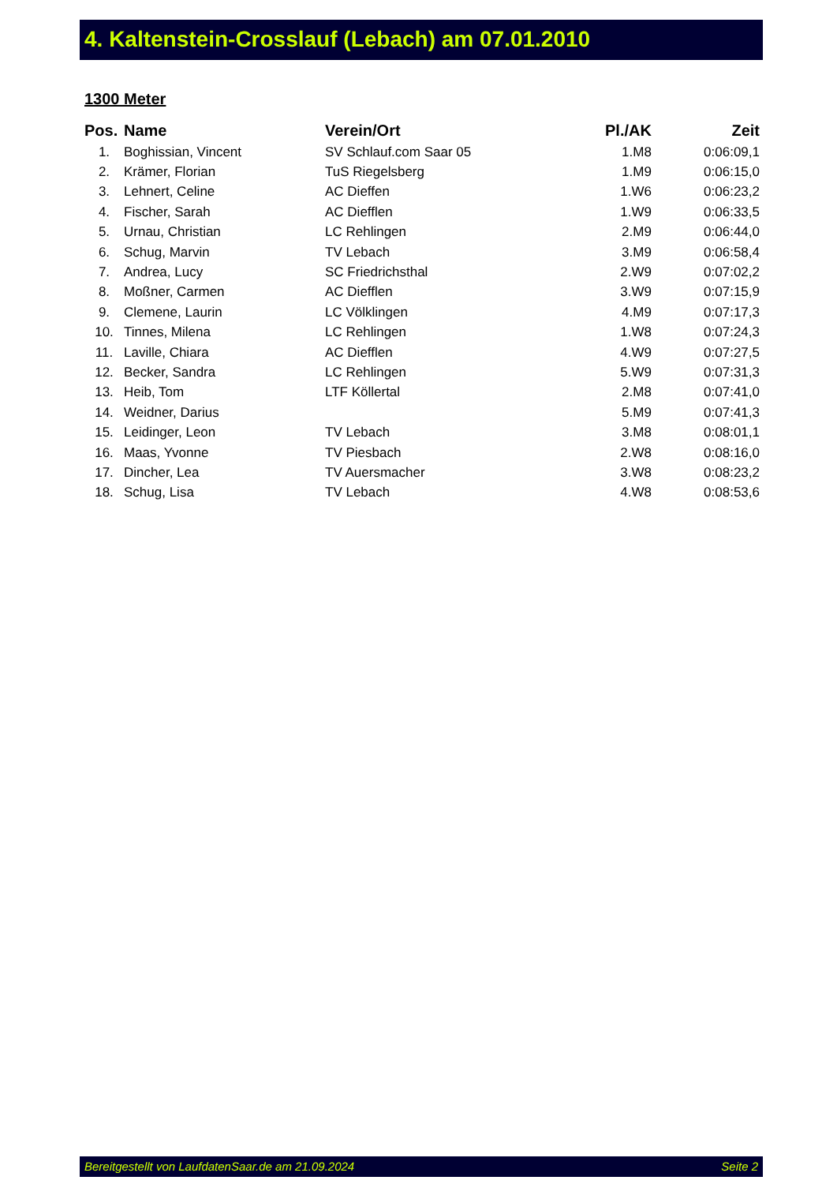4. Kaltenstein-Crosslauf (Lebach) am 07.01.2010
1300 Meter
| Pos. | Name | Verein/Ort | Pl./AK | Zeit |
| --- | --- | --- | --- | --- |
| 1. | Boghissian, Vincent | SV Schlauf.com Saar 05 | 1.M8 | 0:06:09,1 |
| 2. | Krämer, Florian | TuS Riegelsberg | 1.M9 | 0:06:15,0 |
| 3. | Lehnert, Celine | AC Dieffen | 1.W6 | 0:06:23,2 |
| 4. | Fischer, Sarah | AC Diefflen | 1.W9 | 0:06:33,5 |
| 5. | Urnau, Christian | LC Rehlingen | 2.M9 | 0:06:44,0 |
| 6. | Schug, Marvin | TV Lebach | 3.M9 | 0:06:58,4 |
| 7. | Andrea, Lucy | SC Friedrichsthal | 2.W9 | 0:07:02,2 |
| 8. | Moßner, Carmen | AC Diefflen | 3.W9 | 0:07:15,9 |
| 9. | Clemene, Laurin | LC Völklingen | 4.M9 | 0:07:17,3 |
| 10. | Tinnes, Milena | LC Rehlingen | 1.W8 | 0:07:24,3 |
| 11. | Laville, Chiara | AC Diefflen | 4.W9 | 0:07:27,5 |
| 12. | Becker, Sandra | LC Rehlingen | 5.W9 | 0:07:31,3 |
| 13. | Heib, Tom | LTF Köllertal | 2.M8 | 0:07:41,0 |
| 14. | Weidner, Darius | | 5.M9 | 0:07:41,3 |
| 15. | Leidinger, Leon | TV Lebach | 3.M8 | 0:08:01,1 |
| 16. | Maas, Yvonne | TV Piesbach | 2.W8 | 0:08:16,0 |
| 17. | Dincher, Lea | TV Auersmacher | 3.W8 | 0:08:23,2 |
| 18. | Schug, Lisa | TV Lebach | 4.W8 | 0:08:53,6 |
Bereitgestellt von LaufdatenSaar.de am 21.09.2024 Seite 2